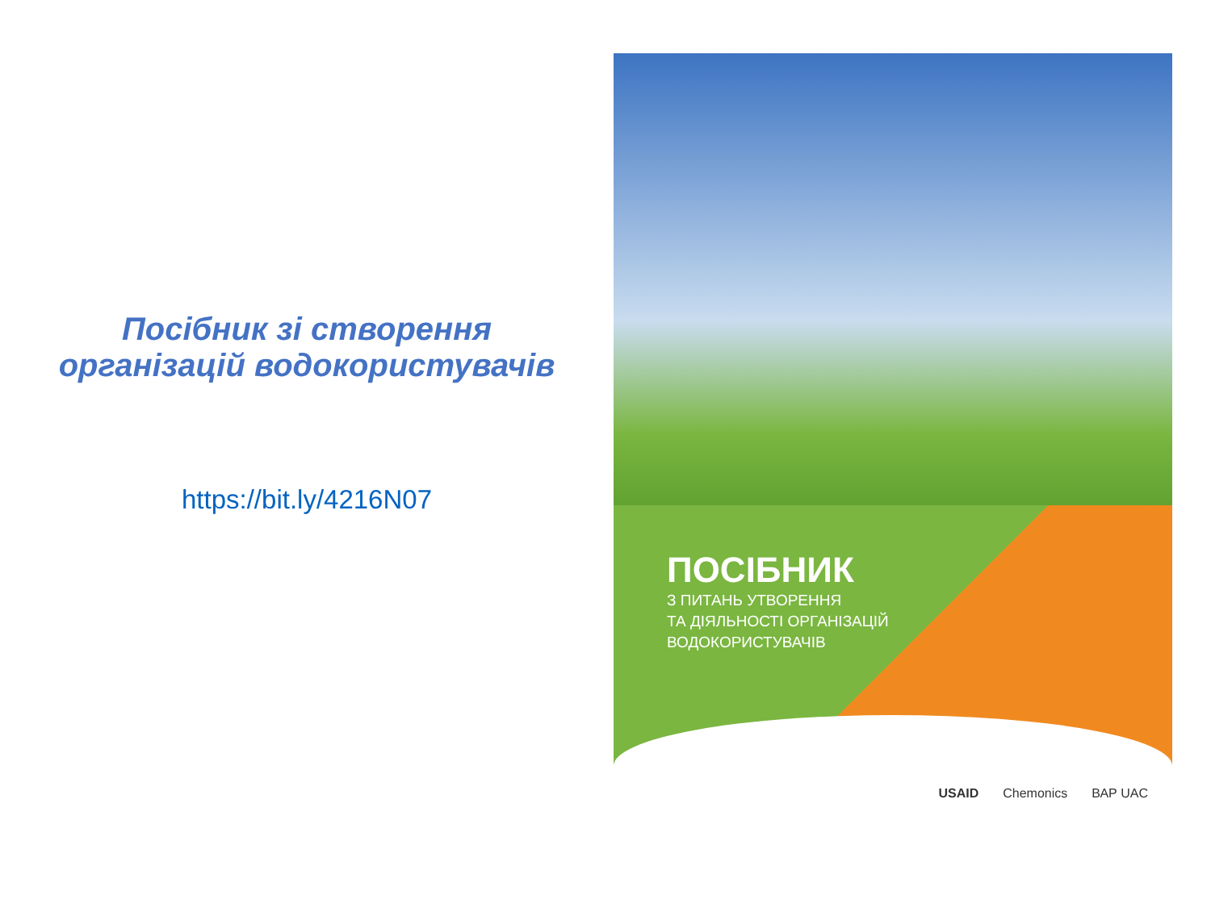Посібник зі створення
організацій водокористувачів
https://bit.ly/4216N07
ПОСІБНИК
З ПИТАНЬ УТВОРЕННЯ
ТА ДІЯЛЬНОСТІ ОРГАНІЗАЦІЙ
ВОДОКОРИСТУВАЧІВ
USAID Chemonics ВАР UAC